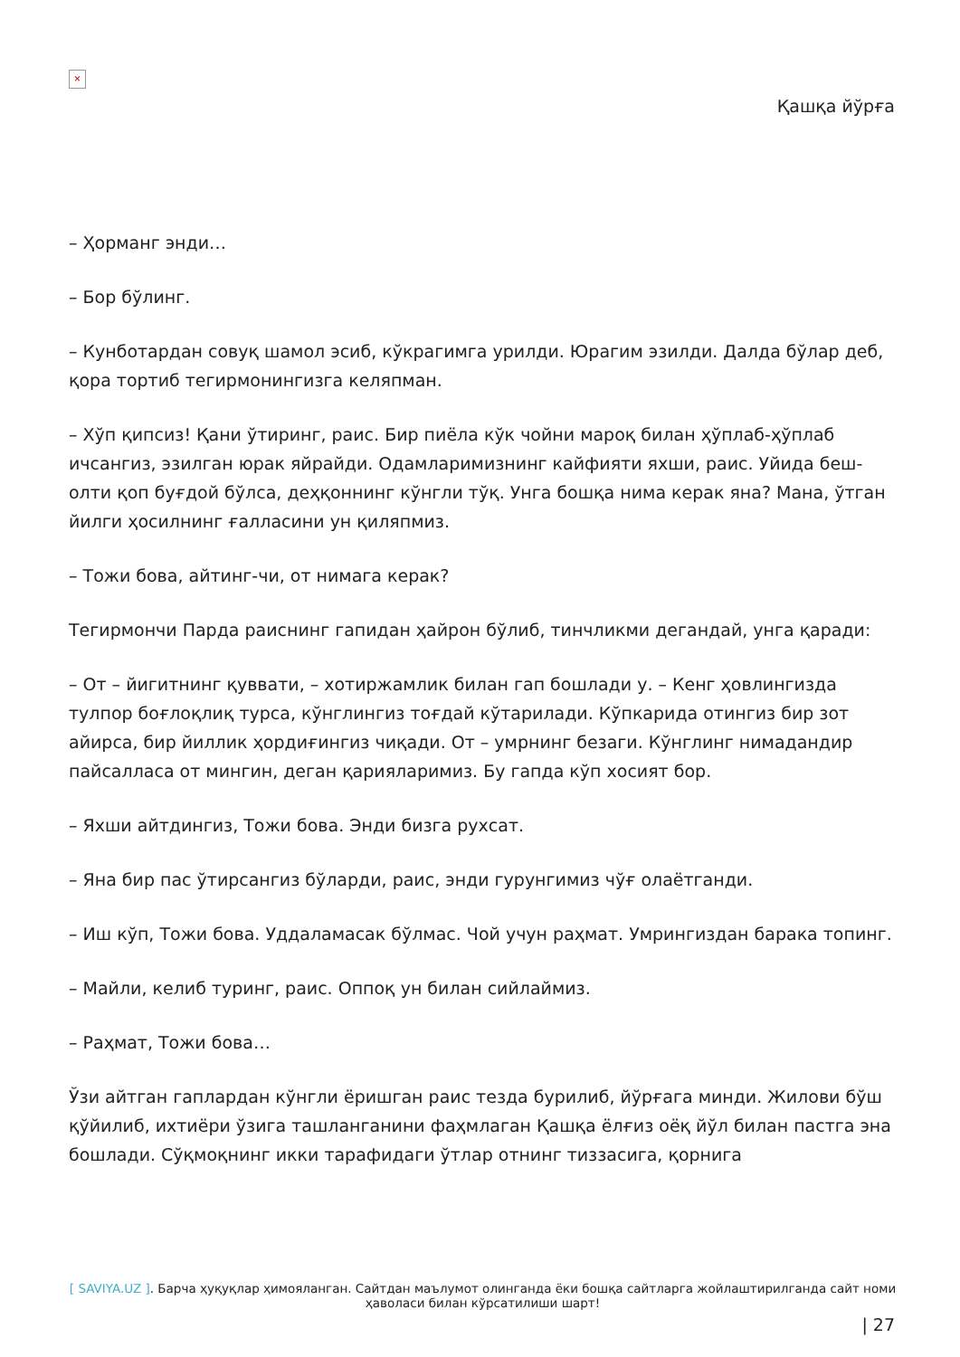×
Қашқа йўрға
– Ҳорманг энди…
– Бор бўлинг.
– Кунботардан совуқ шамол эсиб, кўкрагимга урилди. Юрагим эзилди. Далда бўлар деб, қора тортиб тегирмонингизга келяпман.
– Хўп қипсиз! Қани ўтиринг, раис. Бир пиёла кўк чойни мароқ билан ҳўплаб-ҳўплаб ичсангиз, эзилган юрак яйрайди. Одамларимизнинг кайфияти яхши, раис. Уйида беш-олти қоп буғдой бўлса, деҳқоннинг кўнгли тўқ. Унга бошқа нима керак яна? Мана, ўтган йилги ҳосилнинг ғалласини ун қиляпмиз.
– Тожи бова, айтинг-чи, от нимага керак?
Тегирмончи Парда раиснинг гапидан ҳайрон бўлиб, тинчликми дегандай, унга қаради:
– От – йигитнинг қуввати, – хотиржамлик билан гап бошлади у. – Кенг ҳовлингизда тулпор боғлоқлиқ турса, кўнглингиз тоғдай кўтарилади. Кўпкарида отингиз бир зот айирса, бир йиллик ҳордиғингиз чиқади. От – умрнинг безаги. Кўнглинг нимадандир пайсалласа от мингин, деган қарияларимиз. Бу гапда кўп хосият бор.
– Яхши айтдингиз, Тожи бова. Энди бизга рухсат.
– Яна бир пас ўтирсангиз бўларди, раис, энди гурунгимиз чўғ олаётганди.
– Иш кўп, Тожи бова. Уддаламасак бўлмас. Чой учун раҳмат. Умрингиздан барака топинг.
– Майли, келиб туринг, раис. Оппоқ ун билан сийлаймиз.
– Раҳмат, Тожи бова…
Ўзи айтган гаплардан кўнгли ёришган раис тезда бурилиб, йўрғага минди. Жилови бўш қўйилиб, ихтиёри ўзига ташланганини фаҳмлаган Қашқа ёлғиз оёқ йўл билан пастга эна бошлади. Сўқмоқнинг икки тарафидаги ўтлар отнинг тиззасига, қорнига
[ SAVIYA.UZ ]. Барча ҳуқуқлар ҳимояланган. Сайтдан маълумот олинганда ёки бошқа сайтларга жойлаштирилганда сайт номи ҳаволаси билан кўрсатилиши шарт!
| 27